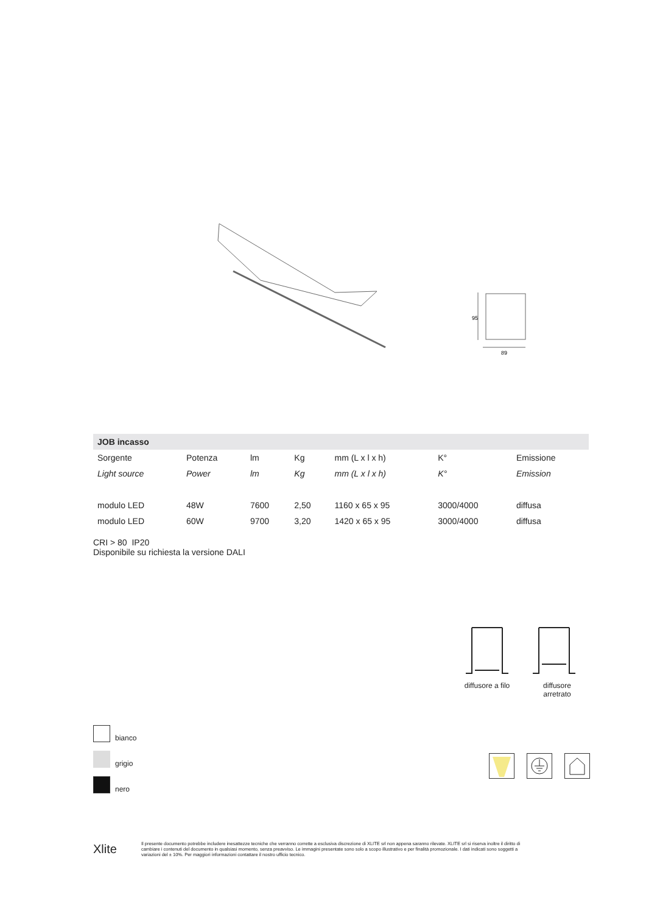95
89
| JOB incasso | | | | | | |
| --- | --- | --- | --- | --- | --- | --- |
| Sorgente | Potenza | lm | Kg | mm (L x l x h) | K° | Emissione |
| Light source | Power | lm | Kg | mm (L x l x h) | K° | Emission |
| modulo LED | 48W | 7600 | 2,50 | 1160 x 65 x 95 | 3000/4000 | diffusa |
| modulo LED | 60W | 9700 | 3,20 | 1420 x 65 x 95 | 3000/4000 | diffusa |
CRI > 80 IP20
Disponibile su richiesta la versione DALI
diffusore a filo
diffusore
arretrato
bianco
grigio
nero
Xlite
Il presente documento potrebbe includere inesattezze tecniche che verranno corrette a esclusiva discrezione di XLITE srl non appena saranno rilevate. XLITE srl si riserva inoltre il diritto di cambiare i contenuti del documento in qualsiasi momento, senza preavviso. Le immagini presentate sono solo a scopo illustrativo e per finalità promozionale. I dati indicati sono soggetti a variazioni del ± 10%. Per maggiori informazioni contattare il nostro ufficio tecnico.